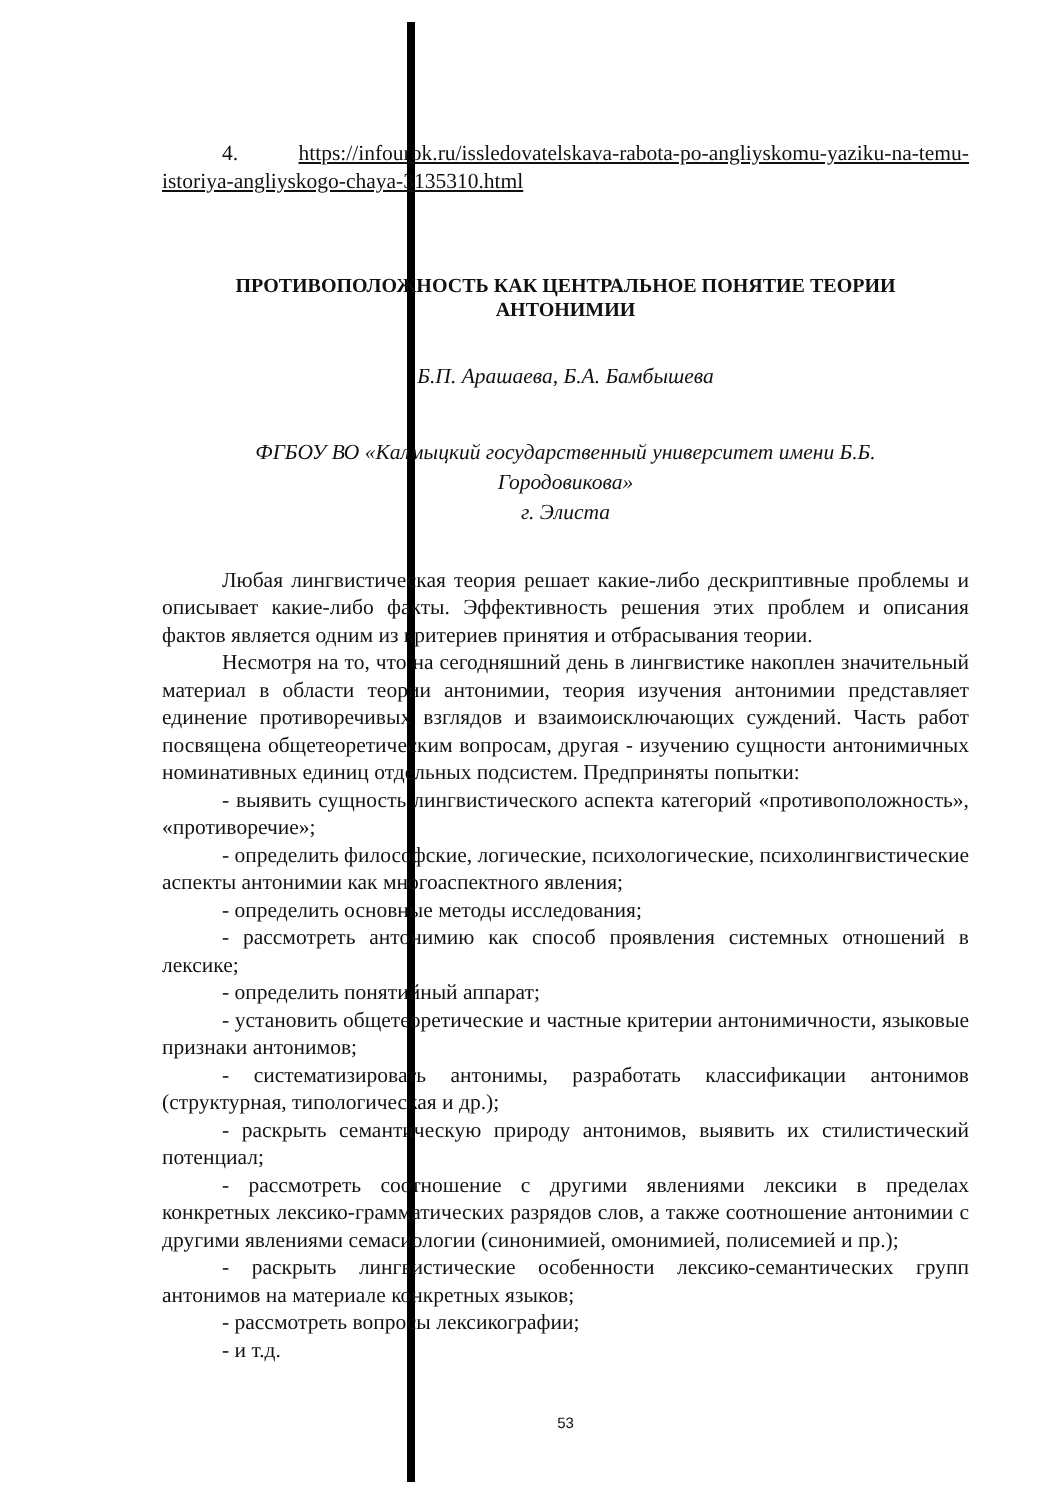4. https://infourok.ru/issledovatelskava-rabota-po-angliyskomu-yaziku-na-temu-istoriya-angliyskogo-chaya-3135310.html
ПРОТИВОПОЛОЖНОСТЬ КАК ЦЕНТРАЛЬНОЕ ПОНЯТИЕ ТЕОРИИ
АНТОНИМИИ
Б.П. Арашаева, Б.А. Бамбышева
ФГБОУ ВО «Калмыцкий государственный университет имени Б.Б.
Городовикова»
г. Элиста
Любая лингвистическая теория решает какие-либо дескриптивные проблемы и описывает какие-либо факты. Эффективность решения этих проблем и описания фактов является одним из критериев принятия и отбрасывания теории.
Несмотря на то, что на сегодняшний день в лингвистике накоплен значительный материал в области теории антонимии, теория изучения антонимии представляет единение противоречивых взглядов и взаимоисключающих суждений. Часть работ посвящена общетеоретическим вопросам, другая - изучению сущности антонимичных номинативных единиц отдельных подсистем. Предприняты попытки:
- выявить сущность лингвистического аспекта категорий «противоположность», «противоречие»;
- определить философские, логические, психологические, психолингвистические аспекты антонимии как многоаспектного явления;
- определить основные методы исследования;
- рассмотреть антонимию как способ проявления системных отношений в лексике;
- определить понятийный аппарат;
- установить общетеоретические и частные критерии антонимичности, языковые признаки антонимов;
- систематизировать антонимы, разработать классификации антонимов (структурная, типологическая и др.);
- раскрыть семантическую природу антонимов, выявить их стилистический потенциал;
- рассмотреть соотношение с другими явлениями лексики в пределах конкретных лексико-грамматических разрядов слов, а также соотношение антонимии с другими явлениями семасиологии (синонимией, омонимией, полисемией и пр.);
- раскрыть лингвистические особенности лексико-семантических групп антонимов на материале конкретных языков;
- рассмотреть вопросы лексикографии;
- и т.д.
53